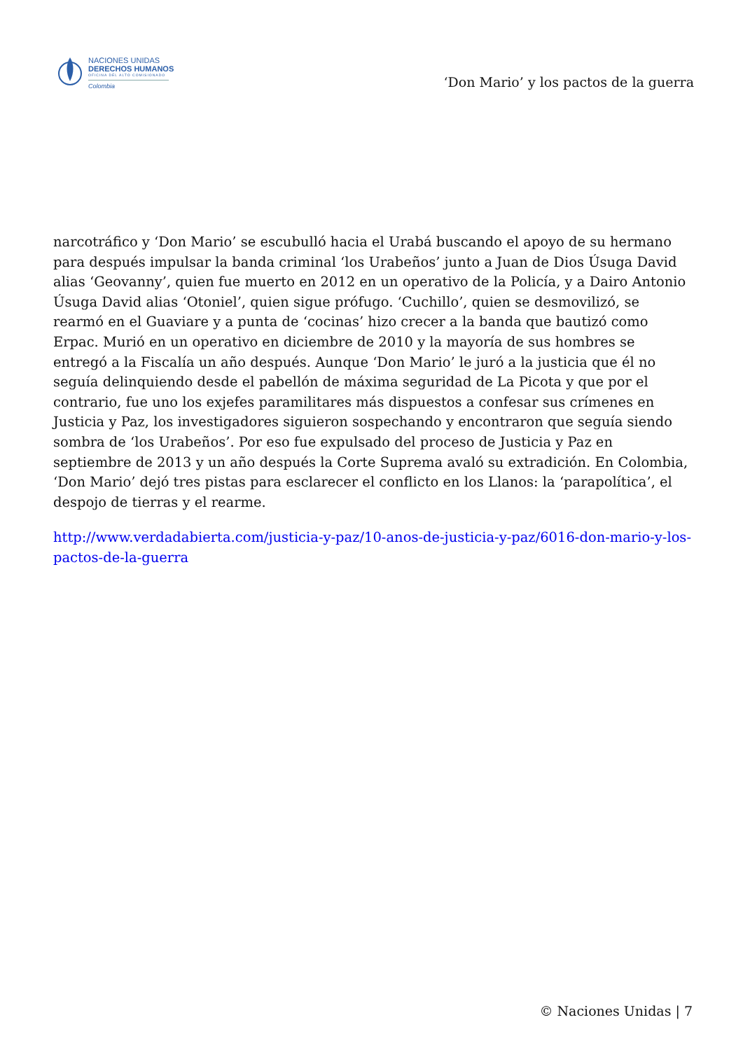NACIONES UNIDAS
DERECHOS HUMANOS
OFICINA DEL ALTO COMISIONADO
Colombia
‘Don Mario’ y los pactos de la guerra
narcotráfico y ‘Don Mario’ se escubulló hacia el Urabá buscando el apoyo de su hermano para después impulsar la banda criminal ‘los Urabeños’ junto a Juan de Dios Úsuga David alias ‘Geovanny’, quien fue muerto en 2012 en un operativo de la Policía, y a Dairo Antonio Úsuga David alias ‘Otoniel’, quien sigue prófugo. ‘Cuchillo’, quien se desmovilizó, se rearmó en el Guaviare y a punta de ‘cocinas’ hizo crecer a la banda que bautizó como Erpac. Murió en un operativo en diciembre de 2010 y la mayoría de sus hombres se entregó a la Fiscalía un año después. Aunque ‘Don Mario’ le juró a la justicia que él no seguía delinquiendo desde el pabellón de máxima seguridad de La Picota y que por el contrario, fue uno los exjefes paramilitares más dispuestos a confesar sus crímenes en Justicia y Paz, los investigadores siguieron sospechando y encontraron que seguía siendo sombra de ‘los Urabeños’. Por eso fue expulsado del proceso de Justicia y Paz en septiembre de 2013 y un año después la Corte Suprema avaló su extradición. En Colombia, ‘Don Mario’ dejó tres pistas para esclarecer el conflicto en los Llanos: la ‘parapolítica’, el despojo de tierras y el rearme.
http://www.verdadabierta.com/justicia-y-paz/10-anos-de-justicia-y-paz/6016-don-mario-y-los-pactos-de-la-guerra
© Naciones Unidas | 7